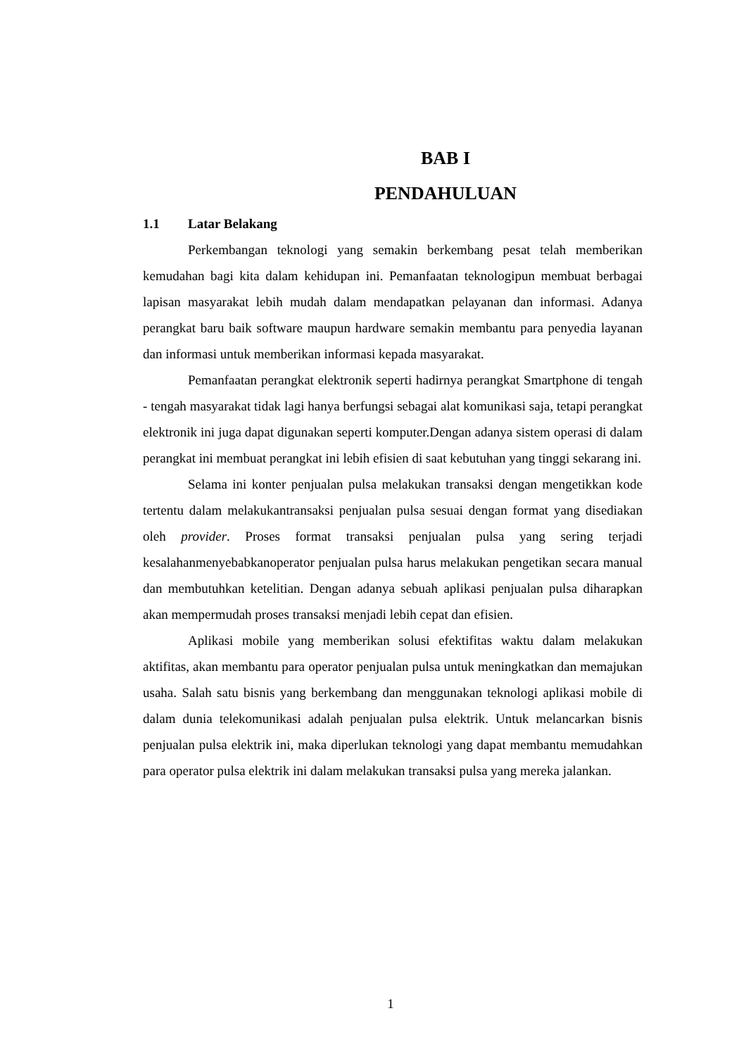BAB I
PENDAHULUAN
1.1 Latar Belakang
Perkembangan teknologi yang semakin berkembang pesat telah memberikan kemudahan bagi kita dalam kehidupan ini. Pemanfaatan teknologipun membuat berbagai lapisan masyarakat lebih mudah dalam mendapatkan pelayanan dan informasi. Adanya perangkat baru baik software maupun hardware semakin membantu para penyedia layanan dan informasi untuk memberikan informasi kepada masyarakat.
Pemanfaatan perangkat elektronik seperti hadirnya perangkat Smartphone di tengah - tengah masyarakat tidak lagi hanya berfungsi sebagai alat komunikasi saja, tetapi perangkat elektronik ini juga dapat digunakan seperti komputer.Dengan adanya sistem operasi di dalam perangkat ini membuat perangkat ini lebih efisien di saat kebutuhan yang tinggi sekarang ini.
Selama ini konter penjualan pulsa melakukan transaksi dengan mengetikkan kode tertentu dalam melakukantransaksi penjualan pulsa sesuai dengan format yang disediakan oleh provider. Proses format transaksi penjualan pulsa yang sering terjadi kesalahanmenyebabkanoperator penjualan pulsa harus melakukan pengetikan secara manual dan membutuhkan ketelitian. Dengan adanya sebuah aplikasi penjualan pulsa diharapkan akan mempermudah proses transaksi menjadi lebih cepat dan efisien.
Aplikasi mobile yang memberikan solusi efektifitas waktu dalam melakukan aktifitas, akan membantu para operator penjualan pulsa untuk meningkatkan dan memajukan usaha. Salah satu bisnis yang berkembang dan menggunakan teknologi aplikasi mobile di dalam dunia telekomunikasi adalah penjualan pulsa elektrik. Untuk melancarkan bisnis penjualan pulsa elektrik ini, maka diperlukan teknologi yang dapat membantu memudahkan para operator pulsa elektrik ini dalam melakukan transaksi pulsa yang mereka jalankan.
1